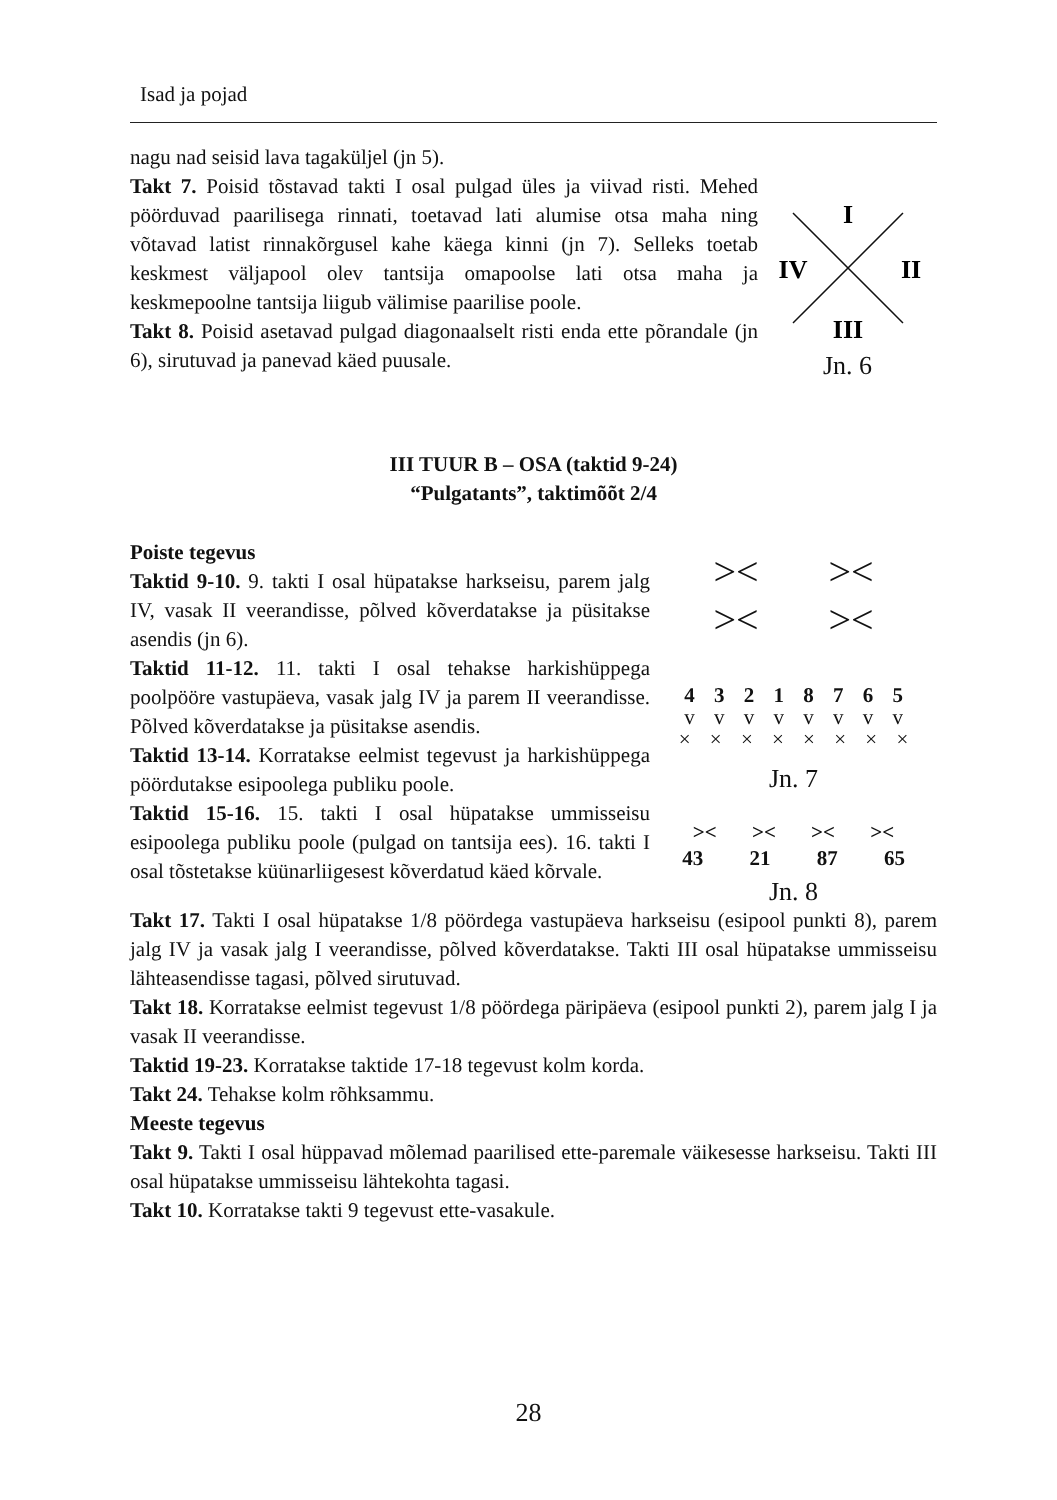Isad ja pojad
nagu nad seisid lava tagaküljel (jn 5).
Takt 7. Poisid tõstavad takti I osal pulgad üles ja viivad risti. Mehed pöörduvad paarilisega rinnati, toetavad lati alumise otsa maha ning võtavad latist rinnakõrgusel kahe käega kinni (jn 7). Selleks toetab keskmest väljapool olev tantsija omapoolse lati otsa maha ja keskmepoolne tantsija liigub välimise paarilise poole.
Takt 8. Poisid asetavad pulgad diagonaalselt risti enda ette põrandale (jn 6), sirutuvad ja panevad käed puusale.
I
IV
II
III
Jn. 6
III TUUR B – OSA (taktid 9-24)
“Pulgatants”, taktimõõt 2/4
Poiste tegevus
Taktid 9-10. 9. takti I osal hüpatakse harkseisu, parem jalg IV, vasak II veerandisse, põlved kõverdatakse ja püsitakse asendis (jn 6).
Taktid 11-12. 11. takti I osal tehakse harkishüppega poolpööre vastupäeva, vasak jalg IV ja parem II veerandisse. Põlved kõverdatakse ja püsitakse asendis.
Taktid 13-14. Korratakse eelmist tegevust ja harkishüppega pöördutakse esipoolega publiku poole.
Taktid 15-16. 15. takti I osal hüpatakse ummisseisu esipoolega publiku poole (pulgad on tantsija ees). 16. takti I osal tõstetakse küünarliigesest kõverdatud käed kõrvale.
>< ><
>< ><
4 3 2 1 8 7 6 5
v v v v v v v v
× × × × × × × ×
Jn. 7
>< >< >< ><
43 21 87 65
Jn. 8
Takt 17. Takti I osal hüpatakse 1/8 pöördega vastupäeva harkseisu (esipool punkti 8), parem jalg IV ja vasak jalg I veerandisse, põlved kõverdatakse. Takti III osal hüpatakse ummisseisu lähteasendisse tagasi, põlved sirutuvad.
Takt 18. Korratakse eelmist tegevust 1/8 pöördega päripäeva (esipool punkti 2), parem jalg I ja vasak II veerandisse.
Taktid 19-23. Korratakse taktide 17-18 tegevust kolm korda.
Takt 24. Tehakse kolm rõhksammu.
Meeste tegevus
Takt 9. Takti I osal hüppavad mõlemad paarilised ette-paremale väikesesse harkseisu. Takti III osal hüpatakse ummisseisu lähtekohta tagasi.
Takt 10. Korratakse takti 9 tegevust ette-vasakule.
28